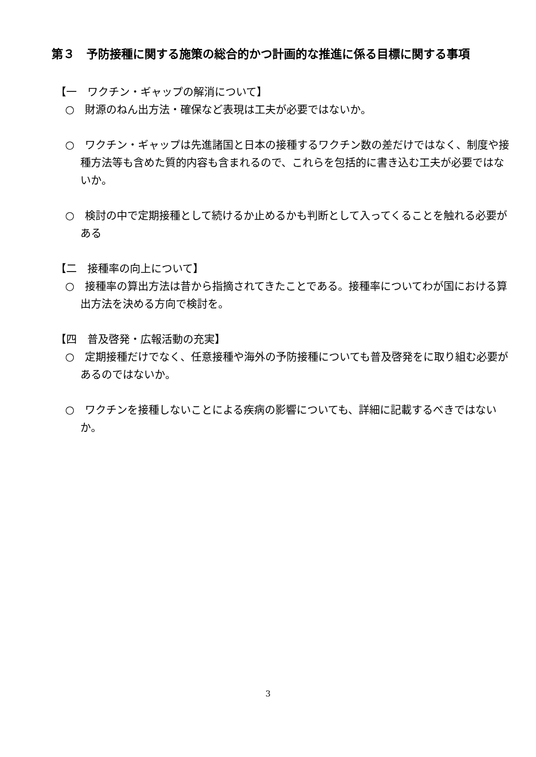第３　予防接種に関する施策の総合的かつ計画的な推進に係る目標に関する事項
【一　ワクチン・ギャップの解消について】
○　財源のねん出方法・確保など表現は工夫が必要ではないか。
○　ワクチン・ギャップは先進諸国と日本の接種するワクチン数の差だけではなく、制度や接種方法等も含めた質的内容も含まれるので、これらを包括的に書き込む工夫が必要ではないか。
○　検討の中で定期接種として続けるか止めるかも判断として入ってくることを触れる必要がある
【二　接種率の向上について】
○　接種率の算出方法は昔から指摘されてきたことである。接種率についてわが国における算出方法を決める方向で検討を。
【四　普及啓発・広報活動の充実】
○　定期接種だけでなく、任意接種や海外の予防接種についても普及啓発をに取り組む必要があるのではないか。
○　ワクチンを接種しないことによる疾病の影響についても、詳細に記載するべきではないか。
3